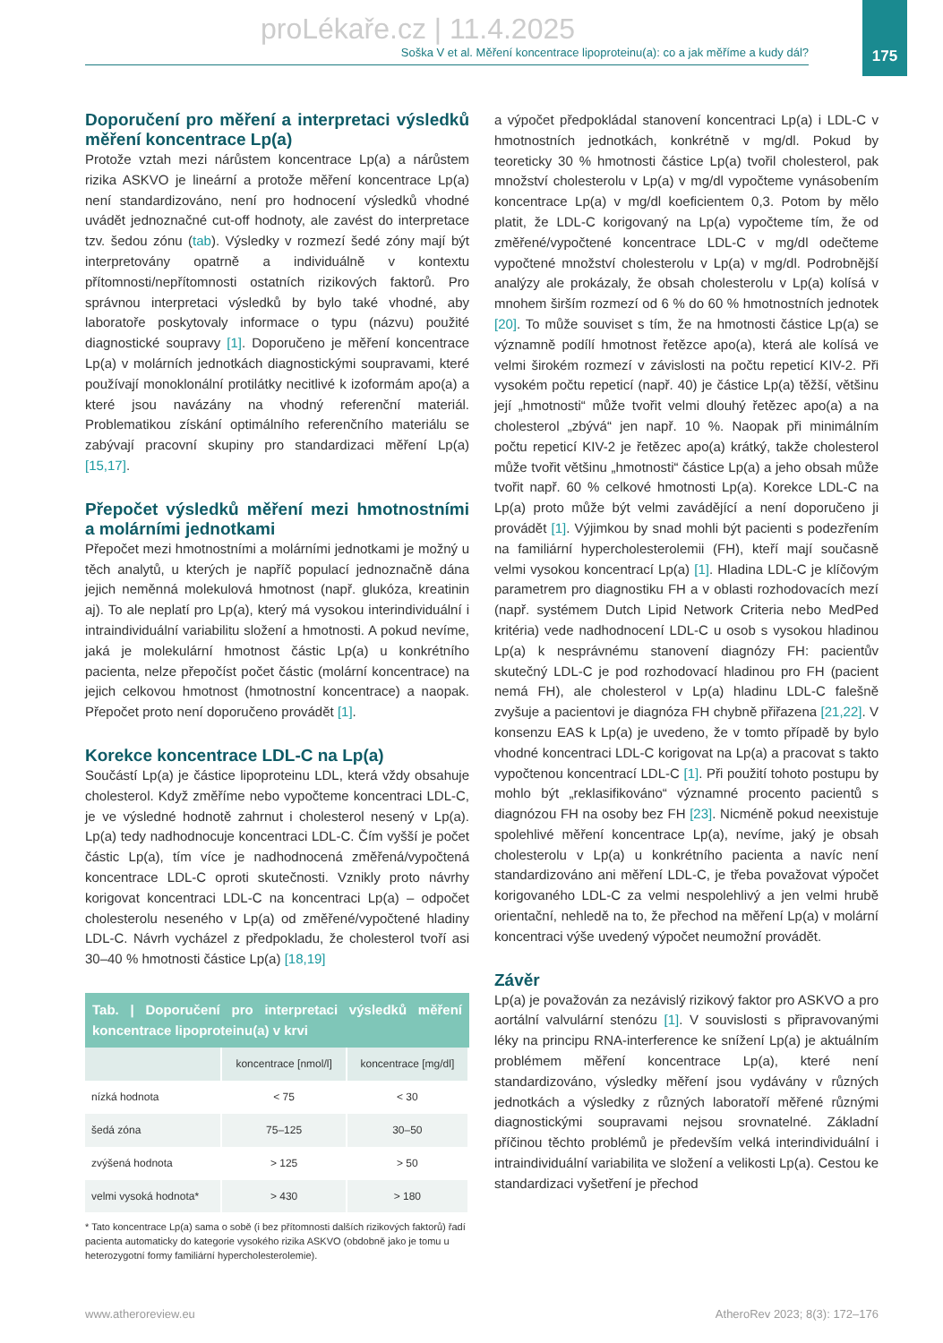proLékaře.cz | 11.4.2025
175
Soška V et al. Měření koncentrace lipoproteinu(a): co a jak měříme a kudy dál?
Doporučení pro měření a interpretaci výsledků měření koncentrace Lp(a)
Protože vztah mezi nárůstem koncentrace Lp(a) a nárůstem rizika ASKVO je lineární a protože měření koncentrace Lp(a) není standardizováno, není pro hodnocení výsledků vhodné uvádět jednoznačné cut-off hodnoty, ale zavést do interpretace tzv. šedou zónu (tab). Výsledky v rozmezí šedé zóny mají být interpretovány opatrně a individuálně v kontextu přítomnosti/nepřítomnosti ostatních rizikových faktorů. Pro správnou interpretaci výsledků by bylo také vhodné, aby laboratoře poskytovaly informace o typu (názvu) použité diagnostické soupravy [1]. Doporučeno je měření koncentrace Lp(a) v molárních jednotkách diagnostickými soupravami, které používají monoklonální protilátky necitlivé k izoformám apo(a) a které jsou navázány na vhodný referenční materiál. Problematikou získání optimálního referenčního materiálu se zabývají pracovní skupiny pro standardizaci měření Lp(a) [15,17].
Přepočet výsledků měření mezi hmotnostními a molárními jednotkami
Přepočet mezi hmotnostními a molárními jednotkami je možný u těch analytů, u kterých je napříč populací jednoznačně dána jejich neměnná molekulová hmotnost (např. glukóza, kreatinin aj). To ale neplatí pro Lp(a), který má vysokou interindividuální i intraindividuální variabilitu složení a hmotnosti. A pokud nevíme, jaká je molekulární hmotnost částic Lp(a) u konkrétního pacienta, nelze přepočíst počet částic (molární koncentrace) na jejich celkovou hmotnost (hmotnostní koncentrace) a naopak. Přepočet proto není doporučeno provádět [1].
Korekce koncentrace LDL-C na Lp(a)
Součástí Lp(a) je částice lipoproteinu LDL, která vždy obsahuje cholesterol. Když změříme nebo vypočteme koncentraci LDL-C, je ve výsledné hodnotě zahrnut i cholesterol nesený v Lp(a). Lp(a) tedy nadhodnocuje koncentraci LDL-C. Čím vyšší je počet částic Lp(a), tím více je nadhodnocená změřená/vypočtená koncentrace LDL-C oproti skutečnosti. Vznikly proto návrhy korigovat koncentraci LDL-C na koncentraci Lp(a) – odpočet cholesterolu neseného v Lp(a) od změřené/vypočtené hladiny LDL-C. Návrh vycházel z předpokladu, že cholesterol tvoří asi 30–40 % hmotnosti částice Lp(a) [18,19]
Tab. | Doporučení pro interpretaci výsledků měření koncentrace lipoproteinu(a) v krvi
| | koncentrace [nmol/l] | koncentrace [mg/dl] |
| --- | --- | --- |
| nízká hodnota | < 75 | < 30 |
| šedá zóna | 75–125 | 30–50 |
| zvýšená hodnota | > 125 | > 50 |
| velmi vysoká hodnota* | > 430 | > 180 |
* Tato koncentrace Lp(a) sama o sobě (i bez přítomnosti dalších rizikových faktorů) řadí pacienta automaticky do kategorie vysokého rizika ASKVO (obdobně jako je tomu u heterozygotní formy familiární hypercholesterolemie).
a výpočet předpokládal stanovení koncentraci Lp(a) i LDL-C v hmotnostních jednotkách, konkrétně v mg/dl. Pokud by teoreticky 30 % hmotnosti částice Lp(a) tvořil cholesterol, pak množství cholesterolu v Lp(a) v mg/dl vypočteme vynásobením koncentrace Lp(a) v mg/dl koeficientem 0,3. Potom by mělo platit, že LDL-C korigovaný na Lp(a) vypočteme tím, že od změřené/vypočtené koncentrace LDL-C v mg/dl odečteme vypočtené množství cholesterolu v Lp(a) v mg/dl. Podrobnější analýzy ale prokázaly, že obsah cholesterolu v Lp(a) kolísá v mnohem širším rozmezí od 6 % do 60 % hmotnostních jednotek [20]. To může souviset s tím, že na hmotnosti částice Lp(a) se významně podílí hmotnost řetězce apo(a), která ale kolísá ve velmi širokém rozmezí v závislosti na počtu repeticí KIV-2. Při vysokém počtu repeticí (např. 40) je částice Lp(a) těžší, většinu její „hmotnosti“ může tvořit velmi dlouhý řetězec apo(a) a na cholesterol „zbývá“ jen např. 10 %. Naopak při minimálním počtu repeticí KIV-2 je řetězec apo(a) krátký, takže cholesterol může tvořit většinu „hmotnosti“ částice Lp(a) a jeho obsah může tvořit např. 60 % celkové hmotnosti Lp(a). Korekce LDL-C na Lp(a) proto může být velmi zavádějící a není doporučeno ji provádět [1]. Výjimkou by snad mohli být pacienti s podezřením na familiární hypercholesterolemii (FH), kteří mají současně velmi vysokou koncentrací Lp(a) [1]. Hladina LDL-C je klíčovým parametrem pro diagnostiku FH a v oblasti rozhodovacích mezí (např. systémem Dutch Lipid Network Criteria nebo MedPed kritéria) vede nadhodnocení LDL-C u osob s vysokou hladinou Lp(a) k nesprávnému stanovení diagnózy FH: pacientův skutečný LDL-C je pod rozhodovací hladinou pro FH (pacient nemá FH), ale cholesterol v Lp(a) hladinu LDL-C falešně zvyšuje a pacientovi je diagnóza FH chybně přiřazena [21,22]. V konsenzu EAS k Lp(a) je uvedeno, že v tomto případě by bylo vhodné koncentraci LDL-C korigovat na Lp(a) a pracovat s takto vypočtenou koncentrací LDL-C [1]. Při použití tohoto postupu by mohlo být „reklasifikováno“ významné procento pacientů s diagnózou FH na osoby bez FH [23]. Nicméně pokud neexistuje spolehlivé měření koncentrace Lp(a), nevíme, jaký je obsah cholesterolu v Lp(a) u konkrétního pacienta a navíc není standardizováno ani měření LDL-C, je třeba považovat výpočet korigovaného LDL-C za velmi nespolehlivý a jen velmi hrubě orientační, nehledě na to, že přechod na měření Lp(a) v molární koncentraci výše uvedený výpočet neumožní provádět.
Závěr
Lp(a) je považován za nezávislý rizikový faktor pro ASKVO a pro aortální valvulární stenózu [1]. V souvislosti s připravovanými léky na principu RNA-interference ke snížení Lp(a) je aktuálním problémem měření koncentrace Lp(a), které není standardizováno, výsledky měření jsou vydávány v různých jednotkách a výsledky z různých laboratoří měřené různými diagnostickými soupravami nejsou srovnatelné. Základní příčinou těchto problémů je především velká interindividuální i intraindividuální variabilita ve složení a velikosti Lp(a). Cestou ke standardizaci vyšetření je přechod
www.atheroreview.eu AtheroRev 2023; 8(3): 172–176